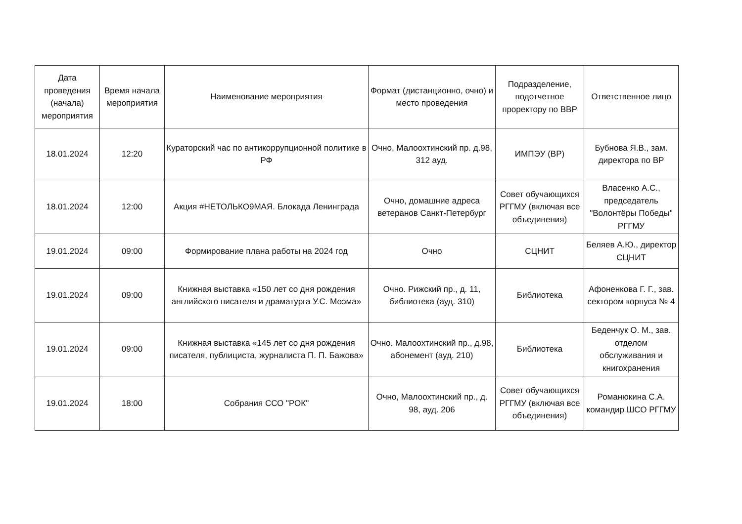| Дата проведения (начала) мероприятия | Время начала мероприятия | Наименование мероприятия | Формат (дистанционно, очно) и место проведения | Подразделение, подотчетное проректору по ВВР | Ответственное лицо |
| --- | --- | --- | --- | --- | --- |
| 18.01.2024 | 12:20 | Кураторский час по антикоррупционной политике в РФ | Очно, Малоохтинский пр. д.98, 312 ауд. | ИМПЭУ (ВР) | Бубнова Я.В., зам. директора по ВР |
| 18.01.2024 | 12:00 | Акция #НЕТОЛЬКО9МАЯ. Блокада Ленинграда | Очно, домашние адреса ветеранов Санкт-Петербург | Совет обучающихся РГГМУ (включая все объединения) | Власенко А.С., председатель "Волонтёры Победы" РГГМУ |
| 19.01.2024 | 09:00 | Формирование плана работы на 2024 год | Очно | СЦНИТ | Беляев А.Ю., директор СЦНИТ |
| 19.01.2024 | 09:00 | Книжная выставка «150 лет со дня рождения английского писателя и драматурга У.С. Моэма» | Очно. Рижский пр., д. 11, библиотека (ауд. 310) | Библиотека | Афоненкова Г. Г., зав. сектором корпуса № 4 |
| 19.01.2024 | 09:00 | Книжная выставка «145 лет со дня рождения писателя, публициста, журналиста П. П. Бажова» | Очно. Малоохтинский пр., д.98, абонемент (ауд. 210) | Библиотека | Беденчук О. М., зав. отделом обслуживания и книгохранения |
| 19.01.2024 | 18:00 | Собрания ССО "РОК" | Очно, Малоохтинский пр., д. 98, ауд. 206 | Совет обучающихся РГГМУ (включая все объединения) | Романюкина С.А. командир ШСО РГГМУ |